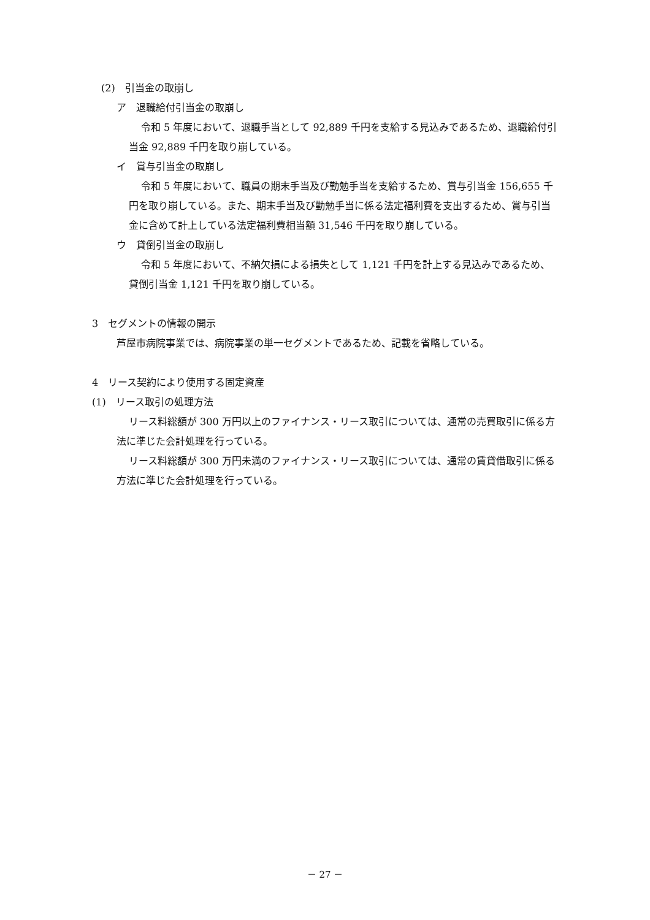(2)　引当金の取崩し
ア　退職給付引当金の取崩し
令和 5 年度において、退職手当として 92,889 千円を支給する見込みであるため、退職給付引当金 92,889 千円を取り崩している。
イ　賞与引当金の取崩し
令和 5 年度において、職員の期末手当及び勤勉手当を支給するため、賞与引当金 156,655 千円を取り崩している。また、期末手当及び勤勉手当に係る法定福利費を支出するため、賞与引当金に含めて計上している法定福利費相当額 31,546 千円を取り崩している。
ウ　貸倒引当金の取崩し
令和 5 年度において、不納欠損による損失として 1,121 千円を計上する見込みであるため、貸倒引当金 1,121 千円を取り崩している。
3　セグメントの情報の開示
芦屋市病院事業では、病院事業の単一セグメントであるため、記載を省略している。
4　リース契約により使用する固定資産
(1)　リース取引の処理方法
リース料総額が 300 万円以上のファイナンス・リース取引については、通常の売買取引に係る方法に準じた会計処理を行っている。
リース料総額が 300 万円未満のファイナンス・リース取引については、通常の賃貸借取引に係る方法に準じた会計処理を行っている。
－ 27 －